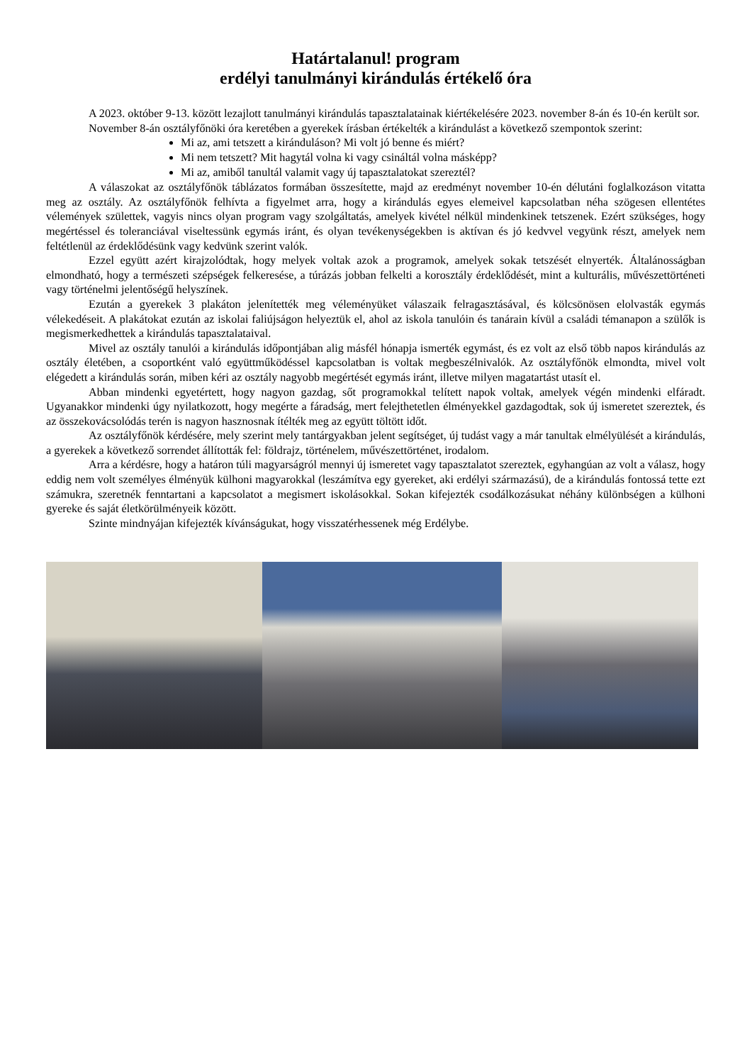Határtalanul! program
erdélyi tanulmányi kirándulás értékelő óra
A 2023. október 9-13. között lezajlott tanulmányi kirándulás tapasztalatainak kiértékelésére 2023. november 8-án és 10-én került sor.
November 8-án osztályfőnöki óra keretében a gyerekek írásban értékelték a kirándulást a következő szempontok szerint:
Mi az, ami tetszett a kiránduláson? Mi volt jó benne és miért?
Mi nem tetszett? Mit hagytál volna ki vagy csináltál volna másképp?
Mi az, amiből tanultál valamit vagy új tapasztalatokat szereztél?
A válaszokat az osztályfőnök táblázatos formában összesítette, majd az eredményt november 10-én délutáni foglalkozáson vitatta meg az osztály. Az osztályfőnök felhívta a figyelmet arra, hogy a kirándulás egyes elemeivel kapcsolatban néha szögesen ellentétes vélemények születtek, vagyis nincs olyan program vagy szolgáltatás, amelyek kivétel nélkül mindenkinek tetszenek. Ezért szükséges, hogy megértéssel és toleranciával viseltessünk egymás iránt, és olyan tevékenységekben is aktívan és jó kedvvel vegyünk részt, amelyek nem feltétlenül az érdeklődésünk vagy kedvünk szerint valók.
Ezzel együtt azért kirajzolódtak, hogy melyek voltak azok a programok, amelyek sokak tetszését elnyerték. Általánosságban elmondható, hogy a természeti szépségek felkeresése, a túrázás jobban felkelti a korosztály érdeklődését, mint a kulturális, művészettörténeti vagy történelmi jelentőségű helyszínek.
Ezután a gyerekek 3 plakáton jelenítették meg véleményüket válaszaik felragasztásával, és kölcsönösen elolvasták egymás vélekedéseit. A plakátokat ezután az iskolai faliújságon helyeztük el, ahol az iskola tanulóin és tanárain kívül a családi témanapon a szülők is megismerkedhettek a kirándulás tapasztalataival.
Mivel az osztály tanulói a kirándulás időpontjában alig másfél hónapja ismerték egymást, és ez volt az első több napos kirándulás az osztály életében, a csoportként való együttműködéssel kapcsolatban is voltak megbeszélnivalók. Az osztályfőnök elmondta, mivel volt elégedett a kirándulás során, miben kéri az osztály nagyobb megértését egymás iránt, illetve milyen magatartást utasít el.
Abban mindenki egyetértett, hogy nagyon gazdag, sőt programokkal telített napok voltak, amelyek végén mindenki elfáradt. Ugyanakkor mindenki úgy nyilatkozott, hogy megérte a fáradság, mert felejthetetlen élményekkel gazdagodtak, sok új ismeretet szereztek, és az összekovácsolódás terén is nagyon hasznosnak ítélték meg az együtt töltött időt.
Az osztályfőnök kérdésére, mely szerint mely tantárgyakban jelent segítséget, új tudást vagy a már tanultak elmélyülését a kirándulás, a gyerekek a következő sorrendet állították fel: földrajz, történelem, művészettörténet, irodalom.
Arra a kérdésre, hogy a határon túli magyarságról mennyi új ismeretet vagy tapasztalatot szereztek, egyhangúan az volt a válasz, hogy eddig nem volt személyes élményük külhoni magyarokkal (leszámítva egy gyereket, aki erdélyi származású), de a kirándulás fontossá tette ezt számukra, szeretnék fenntartani a kapcsolatot a megismert iskolásokkal. Sokan kifejezték csodálkozásukat néhány különbségen a külhoni gyereke és saját életkörülményeik között.
Szinte mindnyájan kifejezték kívánságukat, hogy visszatérhessenek még Erdélybe.